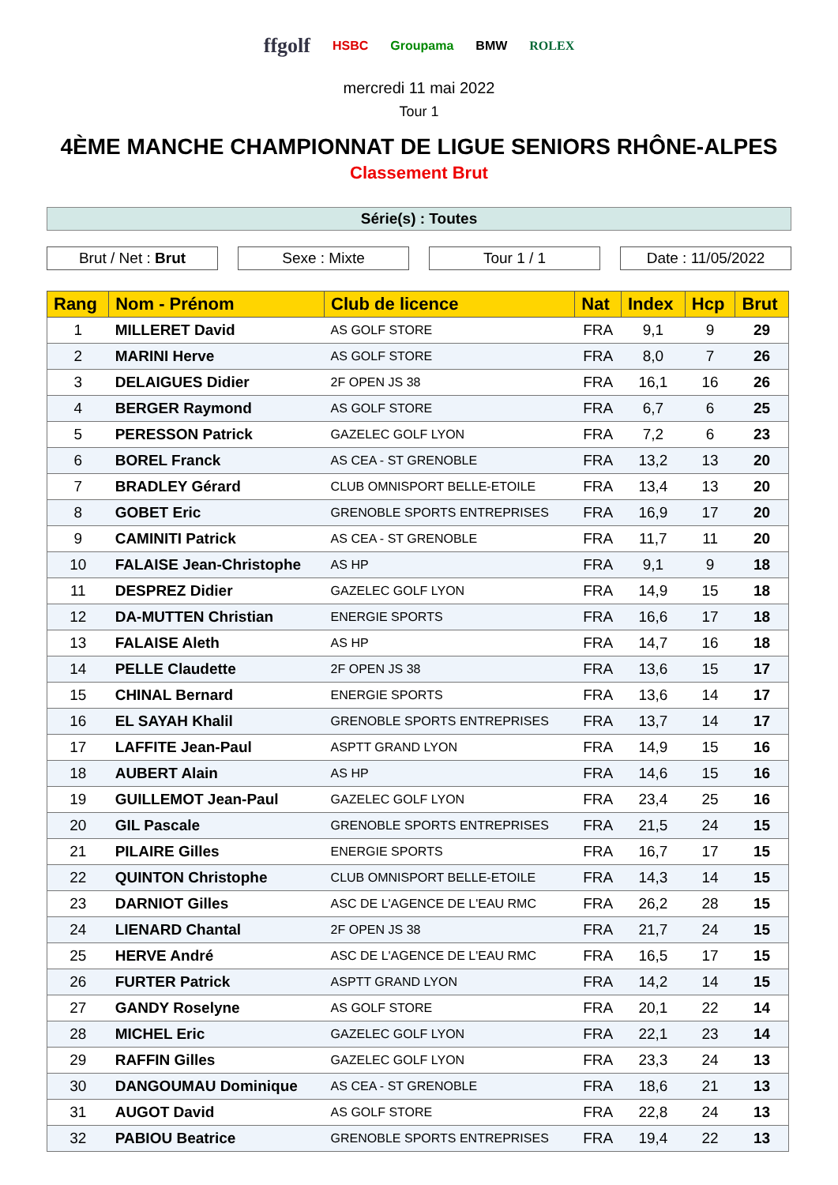ffgolf HSBC Groupama BMW ROLEX
mercredi 11 mai 2022
Tour 1
4ÈME MANCHE CHAMPIONNAT DE LIGUE SENIORS RHÔNE-ALPES
Classement Brut
Série(s) : Toutes
Brut / Net : Brut Sexe : Mixte Tour 1 / 1 Date : 11/05/2022
| Rang | Nom - Prénom | Club de licence | Nat | Index | Hcp | Brut |
| --- | --- | --- | --- | --- | --- | --- |
| 1 | MILLERET David | AS GOLF STORE | FRA | 9,1 | 9 | 29 |
| 2 | MARINI Herve | AS GOLF STORE | FRA | 8,0 | 7 | 26 |
| 3 | DELAIGUES Didier | 2F OPEN JS 38 | FRA | 16,1 | 16 | 26 |
| 4 | BERGER Raymond | AS GOLF STORE | FRA | 6,7 | 6 | 25 |
| 5 | PERESSON Patrick | GAZELEC GOLF LYON | FRA | 7,2 | 6 | 23 |
| 6 | BOREL Franck | AS CEA - ST GRENOBLE | FRA | 13,2 | 13 | 20 |
| 7 | BRADLEY Gérard | CLUB OMNISPORT BELLE-ETOILE | FRA | 13,4 | 13 | 20 |
| 8 | GOBET Eric | GRENOBLE SPORTS ENTREPRISES | FRA | 16,9 | 17 | 20 |
| 9 | CAMINITI Patrick | AS CEA - ST GRENOBLE | FRA | 11,7 | 11 | 20 |
| 10 | FALAISE Jean-Christophe | AS HP | FRA | 9,1 | 9 | 18 |
| 11 | DESPREZ Didier | GAZELEC GOLF LYON | FRA | 14,9 | 15 | 18 |
| 12 | DA-MUTTEN Christian | ENERGIE SPORTS | FRA | 16,6 | 17 | 18 |
| 13 | FALAISE Aleth | AS HP | FRA | 14,7 | 16 | 18 |
| 14 | PELLE Claudette | 2F OPEN JS 38 | FRA | 13,6 | 15 | 17 |
| 15 | CHINAL Bernard | ENERGIE SPORTS | FRA | 13,6 | 14 | 17 |
| 16 | EL SAYAH Khalil | GRENOBLE SPORTS ENTREPRISES | FRA | 13,7 | 14 | 17 |
| 17 | LAFFITE Jean-Paul | ASPTT GRAND LYON | FRA | 14,9 | 15 | 16 |
| 18 | AUBERT Alain | AS HP | FRA | 14,6 | 15 | 16 |
| 19 | GUILLEMOT Jean-Paul | GAZELEC GOLF LYON | FRA | 23,4 | 25 | 16 |
| 20 | GIL Pascale | GRENOBLE SPORTS ENTREPRISES | FRA | 21,5 | 24 | 15 |
| 21 | PILAIRE Gilles | ENERGIE SPORTS | FRA | 16,7 | 17 | 15 |
| 22 | QUINTON Christophe | CLUB OMNISPORT BELLE-ETOILE | FRA | 14,3 | 14 | 15 |
| 23 | DARNIOT Gilles | ASC DE L'AGENCE DE L'EAU RMC | FRA | 26,2 | 28 | 15 |
| 24 | LIENARD Chantal | 2F OPEN JS 38 | FRA | 21,7 | 24 | 15 |
| 25 | HERVE André | ASC DE L'AGENCE DE L'EAU RMC | FRA | 16,5 | 17 | 15 |
| 26 | FURTER Patrick | ASPTT GRAND LYON | FRA | 14,2 | 14 | 15 |
| 27 | GANDY Roselyne | AS GOLF STORE | FRA | 20,1 | 22 | 14 |
| 28 | MICHEL Eric | GAZELEC GOLF LYON | FRA | 22,1 | 23 | 14 |
| 29 | RAFFIN Gilles | GAZELEC GOLF LYON | FRA | 23,3 | 24 | 13 |
| 30 | DANGOUMAU Dominique | AS CEA - ST GRENOBLE | FRA | 18,6 | 21 | 13 |
| 31 | AUGOT David | AS GOLF STORE | FRA | 22,8 | 24 | 13 |
| 32 | PABIOU Beatrice | GRENOBLE SPORTS ENTREPRISES | FRA | 19,4 | 22 | 13 |